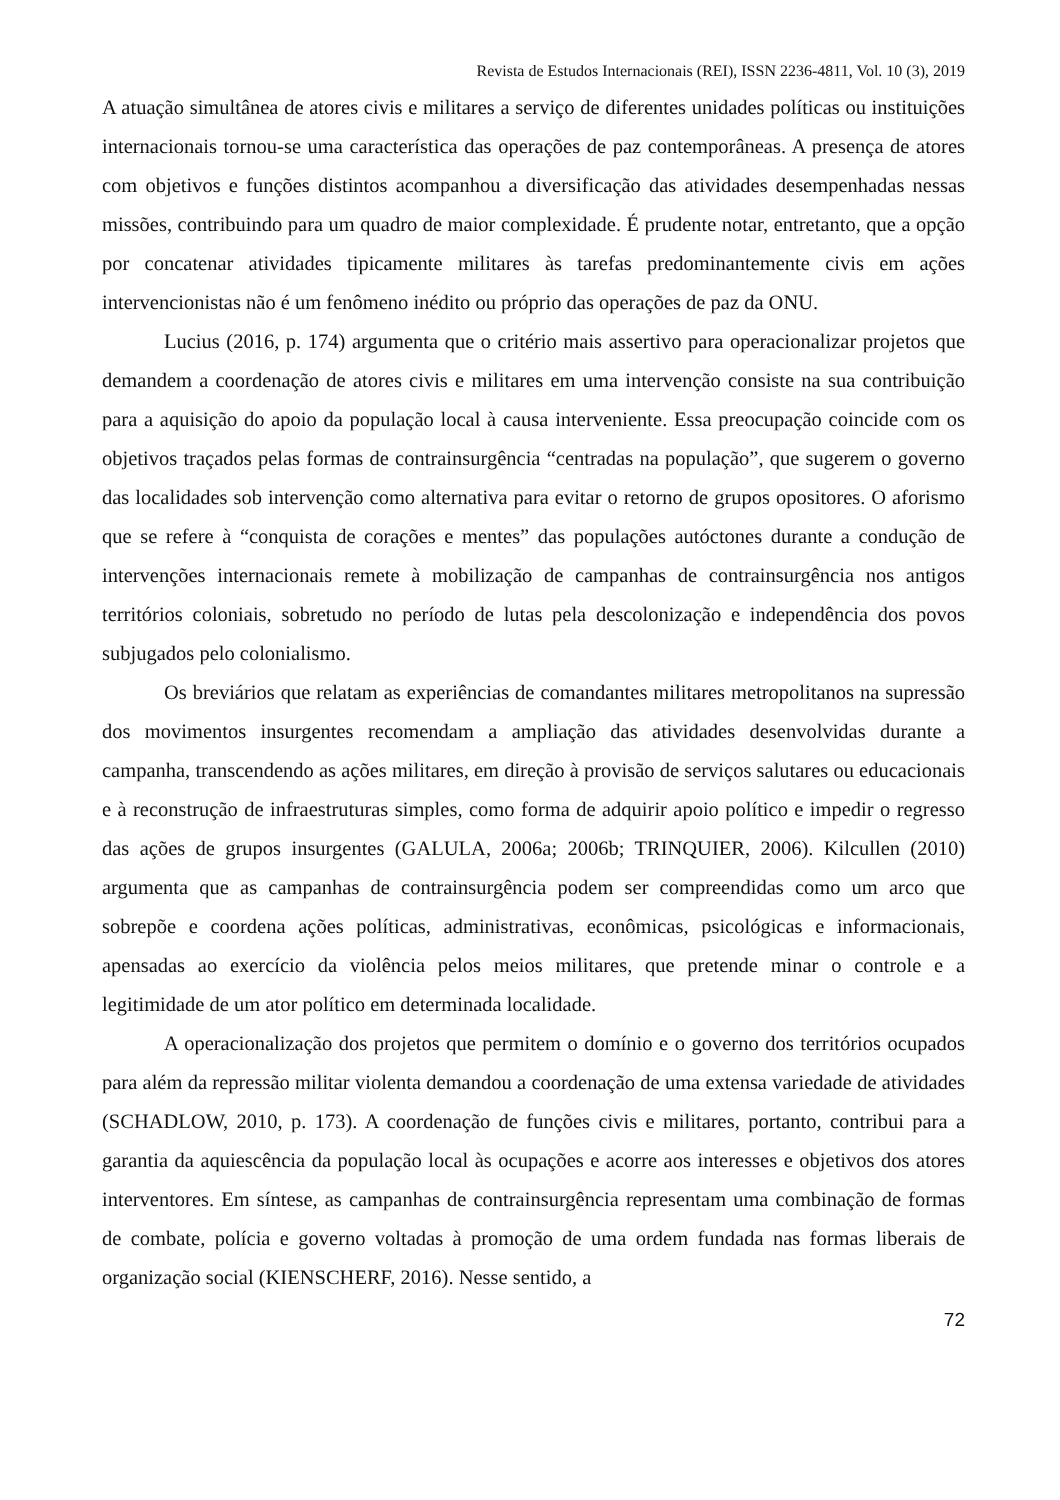Revista de Estudos Internacionais (REI), ISSN 2236-4811, Vol. 10 (3), 2019
A atuação simultânea de atores civis e militares a serviço de diferentes unidades políticas ou instituições internacionais tornou-se uma característica das operações de paz contemporâneas. A presença de atores com objetivos e funções distintos acompanhou a diversificação das atividades desempenhadas nessas missões, contribuindo para um quadro de maior complexidade. É prudente notar, entretanto, que a opção por concatenar atividades tipicamente militares às tarefas predominantemente civis em ações intervencionistas não é um fenômeno inédito ou próprio das operações de paz da ONU.
Lucius (2016, p. 174) argumenta que o critério mais assertivo para operacionalizar projetos que demandem a coordenação de atores civis e militares em uma intervenção consiste na sua contribuição para a aquisição do apoio da população local à causa interveniente. Essa preocupação coincide com os objetivos traçados pelas formas de contrainsurgência “centradas na população”, que sugerem o governo das localidades sob intervenção como alternativa para evitar o retorno de grupos opositores. O aforismo que se refere à “conquista de corações e mentes” das populações autóctones durante a condução de intervenções internacionais remete à mobilização de campanhas de contrainsurgência nos antigos territórios coloniais, sobretudo no período de lutas pela descolonização e independência dos povos subjugados pelo colonialismo.
Os breviários que relatam as experiências de comandantes militares metropolitanos na supressão dos movimentos insurgentes recomendam a ampliação das atividades desenvolvidas durante a campanha, transcendendo as ações militares, em direção à provisão de serviços salutares ou educacionais e à reconstrução de infraestruturas simples, como forma de adquirir apoio político e impedir o regresso das ações de grupos insurgentes (GALULA, 2006a; 2006b; TRINQUIER, 2006). Kilcullen (2010) argumenta que as campanhas de contrainsurgência podem ser compreendidas como um arco que sobrepõe e coordena ações políticas, administrativas, econômicas, psicológicas e informacionais, apensadas ao exercício da violência pelos meios militares, que pretende minar o controle e a legitimidade de um ator político em determinada localidade.
A operacionalização dos projetos que permitem o domínio e o governo dos territórios ocupados para além da repressão militar violenta demandou a coordenação de uma extensa variedade de atividades (SCHADLOW, 2010, p. 173). A coordenação de funções civis e militares, portanto, contribui para a garantia da aquiescência da população local às ocupações e acorre aos interesses e objetivos dos atores interventores. Em síntese, as campanhas de contrainsurgência representam uma combinação de formas de combate, polícia e governo voltadas à promoção de uma ordem fundada nas formas liberais de organização social (KIENSCHERF, 2016). Nesse sentido, a
72